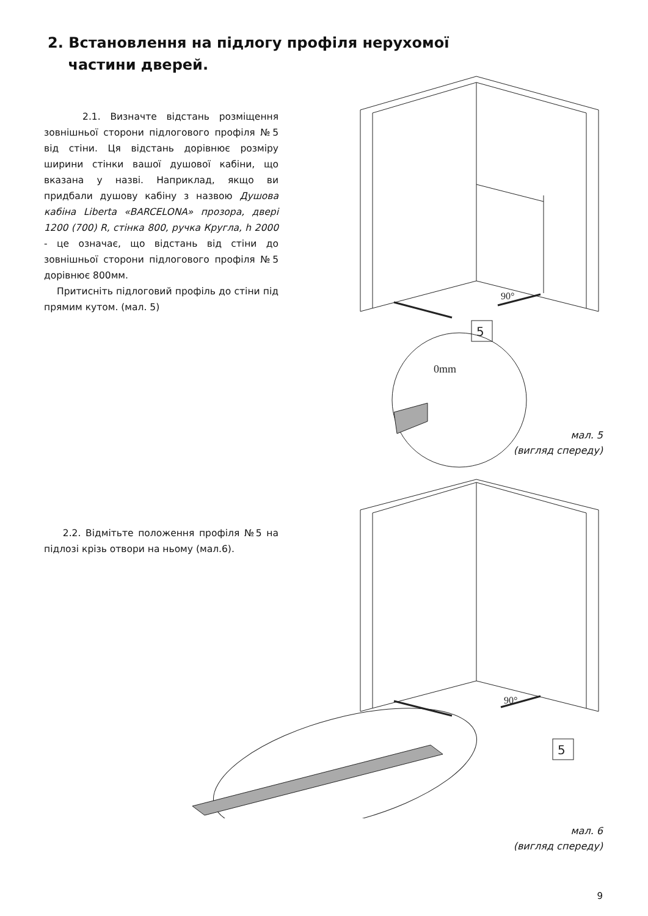2. Встановлення на підлогу профіля нерухомої
частини дверей.
2.1. Визначте відстань розміщення зовнішньої сторони підлогового профіля №5 від стіни. Ця відстань дорівнює розміру ширини стінки вашої душової кабіни, що вказана у назві. Наприклад, якщо ви придбали душову кабіну з назвою Душова кабіна Liberta «BARCELONA» прозора, двері 1200 (700) R, стінка 800, ручка Кругла, h 2000 - це означає, що відстань від стіни до зовнішньої сторони підлогового профіля №5 дорівнює 800мм.
Притисніть підлоговий профіль до стіни під прямим кутом. (мал. 5)
90°
5
0mm
мал. 5
(вигляд спереду)
2.2. Відмітьте положення профіля №5 на підлозі крізь отвори на ньому (мал.6).
90°
5
мал. 6
(вигляд спереду)
9